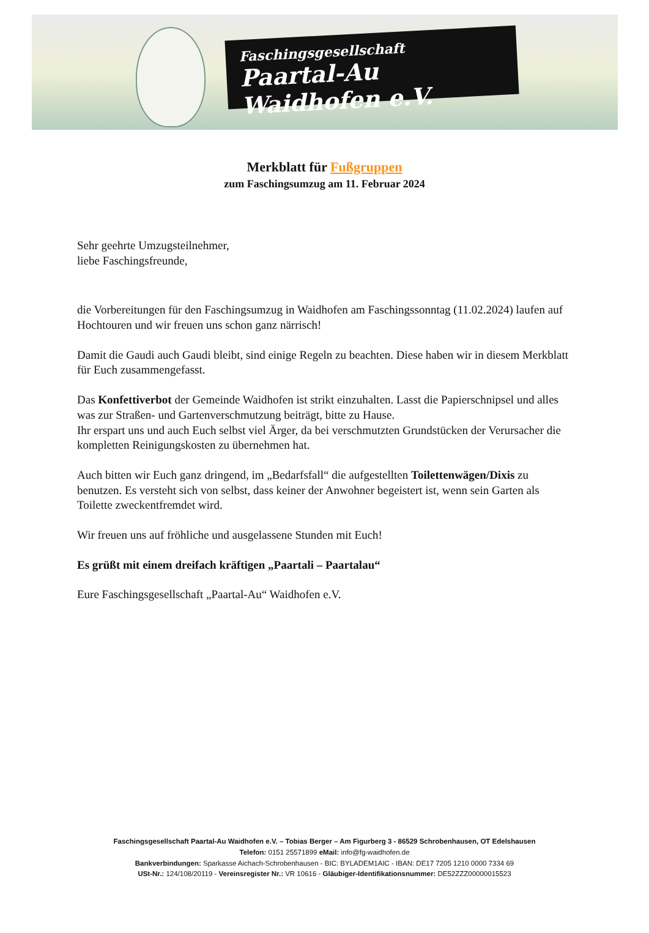Faschingsgesellschaft
Paartal-Au Waidhofen e.V.
Merkblatt für Fußgruppen
zum Faschingsumzug am 11. Februar 2024
Sehr geehrte Umzugsteilnehmer,
liebe Faschingsfreunde,
die Vorbereitungen für den Faschingsumzug in Waidhofen am Faschingssonntag (11.02.2024) laufen auf Hochtouren und wir freuen uns schon ganz närrisch!
Damit die Gaudi auch Gaudi bleibt, sind einige Regeln zu beachten. Diese haben wir in diesem Merkblatt für Euch zusammengefasst.
Das Konfettiverbot der Gemeinde Waidhofen ist strikt einzuhalten. Lasst die Papierschnipsel und alles was zur Straßen- und Gartenverschmutzung beiträgt, bitte zu Hause.
Ihr erspart uns und auch Euch selbst viel Ärger, da bei verschmutzten Grundstücken der Verursacher die kompletten Reinigungskosten zu übernehmen hat.
Auch bitten wir Euch ganz dringend, im „Bedarfsfall“ die aufgestellten Toilettenwägen/Dixis zu benutzen. Es versteht sich von selbst, dass keiner der Anwohner begeistert ist, wenn sein Garten als Toilette zweckentfremdet wird.
Wir freuen uns auf fröhliche und ausgelassene Stunden mit Euch!
Es grüßt mit einem dreifach kräftigen „Paartali – Paartalau“
Eure Faschingsgesellschaft „Paartal-Au“ Waidhofen e.V.
Faschingsgesellschaft Paartal-Au Waidhofen e.V. – Tobias Berger – Am Figurberg 3 - 86529 Schrobenhausen, OT Edelshausen
Telefon: 0151 25571899 eMail: info@fg-waidhofen.de
Bankverbindungen: Sparkasse Aichach-Schrobenhausen - BIC: BYLADEM1AIC - IBAN: DE17 7205 1210 0000 7334 69
USt-Nr.: 124/108/20119 - Vereinsregister Nr.: VR 10616 - Gläubiger-Identifikationsnummer: DE52ZZZ00000015523